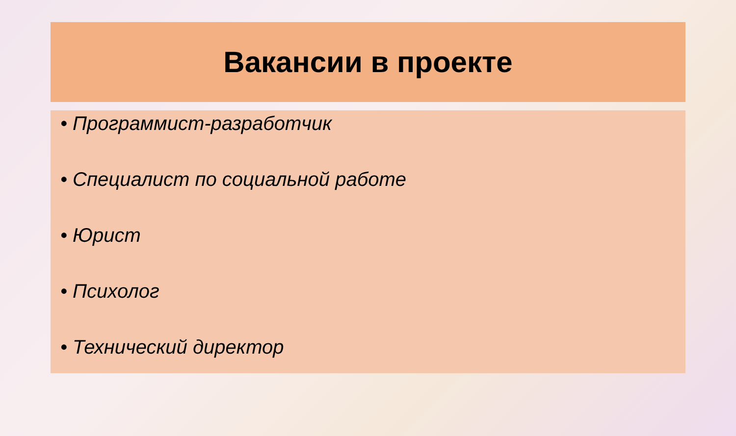Вакансии в проекте
• Программист-разработчик
• Специалист по социальной работе
• Юрист
• Психолог
• Технический директор